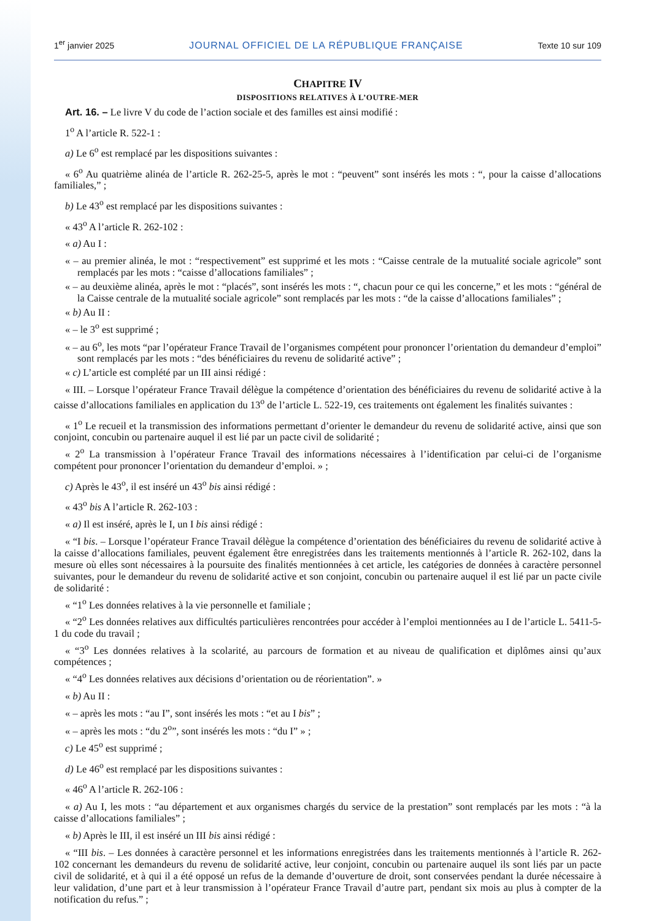1<sup>er</sup> janvier 2025 JOURNAL OFFICIEL DE LA RÉPUBLIQUE FRANÇAISE Texte 10 sur 109
CHAPITRE IV
DISPOSITIONS RELATIVES À L’OUTRE-MER
Art. 16. – Le livre V du code de l’action sociale et des familles est ainsi modifié :
1<sup>o</sup> A l’article R. 522-1 :
a) Le 6<sup>o</sup> est remplacé par les dispositions suivantes :
« 6<sup>o</sup> Au quatrième alinéa de l’article R. 262-25-5, après le mot : “peuvent” sont insérés les mots : “, pour la caisse d’allocations familiales,” ;
b) Le 43<sup>o</sup> est remplacé par les dispositions suivantes :
« 43<sup>o</sup> A l’article R. 262-102 :
« a) Au I :
« – au premier alinéa, le mot : “respectivement” est supprimé et les mots : “Caisse centrale de la mutualité sociale agricole” sont remplacés par les mots : “caisse d’allocations familiales” ;
« – au deuxième alinéa, après le mot : “placés”, sont insérés les mots : “, chacun pour ce qui les concerne,” et les mots : “général de la Caisse centrale de la mutualité sociale agricole” sont remplacés par les mots : “de la caisse d’allocations familiales” ;
« b) Au II :
« – le 3<sup>o</sup> est supprimé ;
« – au 6<sup>o</sup>, les mots “par l’opérateur France Travail de l’organismes compétent pour prononcer l’orientation du demandeur d’emploi” sont remplacés par les mots : “des bénéficiaires du revenu de solidarité active” ;
« c) L’article est complété par un III ainsi rédigé :
« III. – Lorsque l’opérateur France Travail délègue la compétence d’orientation des bénéficiaires du revenu de solidarité active à la caisse d’allocations familiales en application du 13<sup>o</sup> de l’article L. 522-19, ces traitements ont également les finalités suivantes :
« 1<sup>o</sup> Le recueil et la transmission des informations permettant d’orienter le demandeur du revenu de solidarité active, ainsi que son conjoint, concubin ou partenaire auquel il est lié par un pacte civil de solidarité ;
« 2<sup>o</sup> La transmission à l’opérateur France Travail des informations nécessaires à l’identification par celui-ci de l’organisme compétent pour prononcer l’orientation du demandeur d’emploi. » ;
c) Après le 43<sup>o</sup>, il est inséré un 43<sup>o</sup> bis ainsi rédigé :
« 43<sup>o</sup> bis A l’article R. 262-103 :
« a) Il est inséré, après le I, un I bis ainsi rédigé :
« “I bis. – Lorsque l’opérateur France Travail délègue la compétence d’orientation des bénéficiaires du revenu de solidarité active à la caisse d’allocations familiales, peuvent également être enregistrées dans les traitements mentionnés à l’article R. 262-102, dans la mesure où elles sont nécessaires à la poursuite des finalités mentionnées à cet article, les catégories de données à caractère personnel suivantes, pour le demandeur du revenu de solidarité active et son conjoint, concubin ou partenaire auquel il est lié par un pacte civile de solidarité :
« “1<sup>o</sup> Les données relatives à la vie personnelle et familiale ;
« “2<sup>o</sup> Les données relatives aux difficultés particulières rencontrées pour accéder à l’emploi mentionnées au I de l’article L. 5411-5-1 du code du travail ;
« “3<sup>o</sup> Les données relatives à la scolarité, au parcours de formation et au niveau de qualification et diplômes ainsi qu’aux compétences ;
« “4<sup>o</sup> Les données relatives aux décisions d’orientation ou de réorientation”. »
« b) Au II :
« – après les mots : “au I”, sont insérés les mots : “et au I bis” ;
« – après les mots : “du 2<sup>o</sup>”, sont insérés les mots : “du I” » ;
c) Le 45<sup>o</sup> est supprimé ;
d) Le 46<sup>o</sup> est remplacé par les dispositions suivantes :
« 46<sup>o</sup> A l’article R. 262-106 :
« a) Au I, les mots : “au département et aux organismes chargés du service de la prestation” sont remplacés par les mots : “à la caisse d’allocations familiales” ;
« b) Après le III, il est inséré un III bis ainsi rédigé :
« “III bis. – Les données à caractère personnel et les informations enregistrées dans les traitements mentionnés à l’article R. 262-102 concernant les demandeurs du revenu de solidarité active, leur conjoint, concubin ou partenaire auquel ils sont liés par un pacte civil de solidarité, et à qui il a été opposé un refus de la demande d’ouverture de droit, sont conservées pendant la durée nécessaire à leur validation, d’une part et à leur transmission à l’opérateur France Travail d’autre part, pendant six mois au plus à compter de la notification du refus.” ;